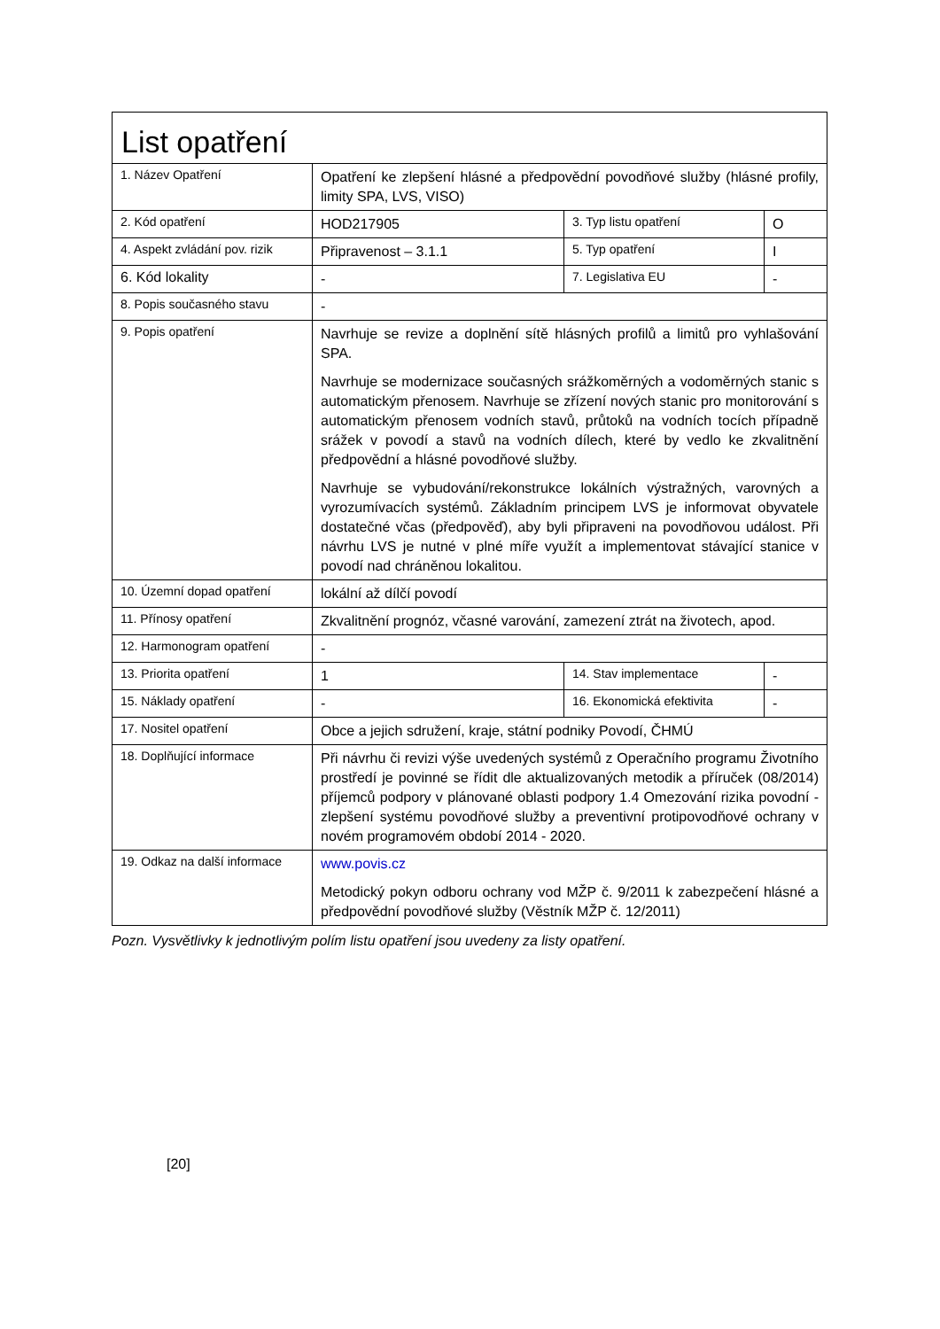| List opatření | | | |
| 1. Název Opatření | Opatření ke zlepšení hlásné a předpovědní povodňové služby (hlásné profily, limity SPA, LVS, VISO) | | |
| 2. Kód opatření | HOD217905 | 3. Typ listu opatření | O |
| 4. Aspekt zvládání pov. rizik | Připravenost – 3.1.1 | 5. Typ opatření | I |
| 6. Kód lokality | - | 7. Legislativa EU | - |
| 8. Popis současného stavu | - | | |
| 9. Popis opatření | Navrhuje se revize a doplnění sítě hlásných profilů a limitů pro vyhlašování SPA. Navrhuje se modernizace současných srážkoměrných a vodoměrných stanic s automatickým přenosem. Navrhuje se zřízení nových stanic pro monitorování s automatickým přenosem vodních stavů, průtoků na vodních tocích případně srážek v povodí a stavů na vodních dílech, které by vedlo ke zkvalitnění předpovědní a hlásné povodňové služby. Navrhuje se vybudování/rekonstrukce lokálních výstražných, varovných a vyrozumívacích systémů. Základním principem LVS je informovat obyvatele dostatečné včas (předpověď), aby byli připraveni na povodňovou událost. Při návrhu LVS je nutné v plné míře využít a implementovat stávající stanice v povodí nad chráněnou lokalitou. | | |
| 10. Územní dopad opatření | lokální až dílčí povodí | | |
| 11. Přínosy opatření | Zkvalitnění prognóz, včasné varování, zamezení ztrát na životech, apod. | | |
| 12. Harmonogram opatření | - | | |
| 13. Priorita opatření | 1 | 14. Stav implementace | - |
| 15. Náklady opatření | - | 16. Ekonomická efektivita | - |
| 17. Nositel opatření | Obce a jejich sdružení, kraje, státní podniky Povodí, ČHMÚ | | |
| 18. Doplňující informace | Při návrhu či revizi výše uvedených systémů z Operačního programu Životního prostředí je povinné se řídit dle aktualizovaných metodik a příruček (08/2014) příjemců podpory v plánované oblasti podpory 1.4 Omezování rizika povodní - zlepšení systému povodňové služby a preventivní protipovodňové ochrany v novém programovém období 2014 - 2020. | | |
| 19. Odkaz na další informace | www.povis.cz Metodický pokyn odboru ochrany vod MŽP č. 9/2011 k zabezpečení hlásné a předpovědní povodňové služby (Věstník MŽP č. 12/2011) | | |
Pozn. Vysvětlivky k jednotlivým polím listu opatření jsou uvedeny za listy opatření.
[20]